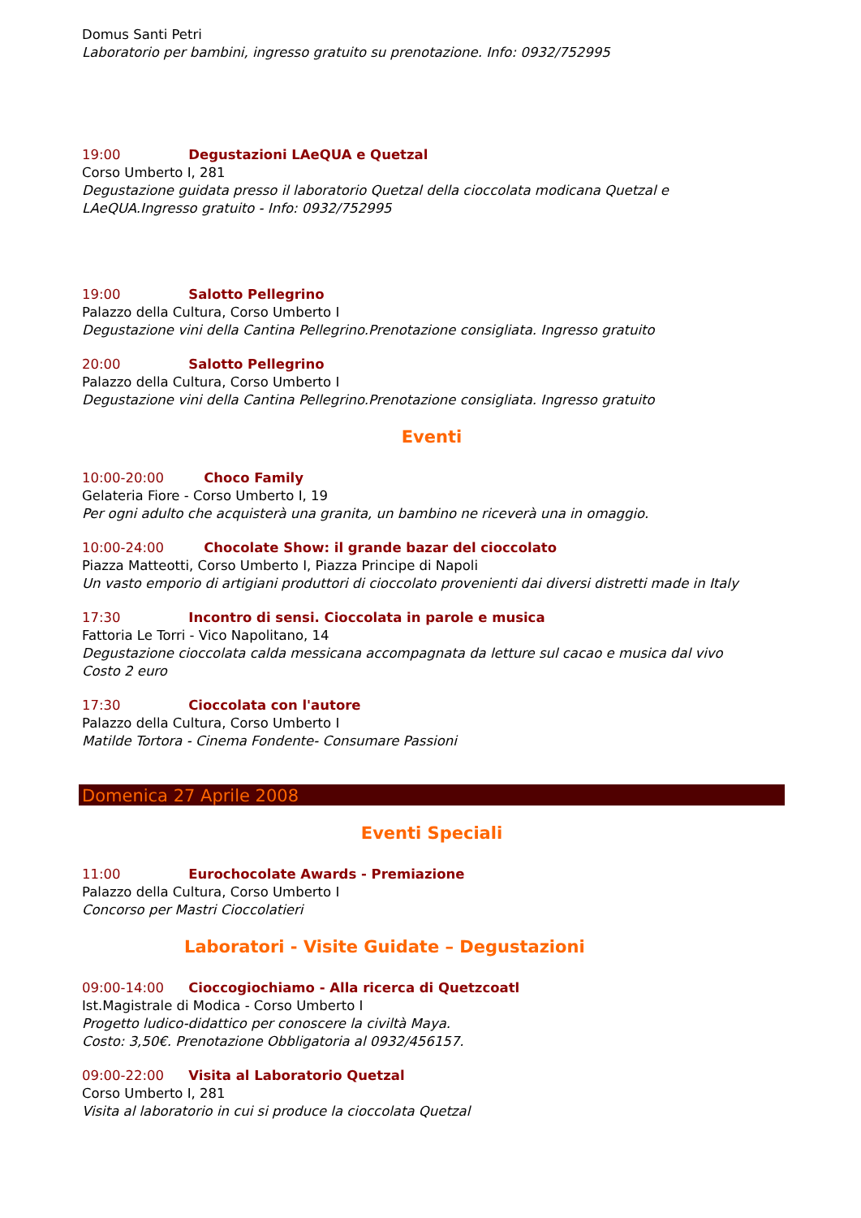Domus Santi Petri
Laboratorio per bambini, ingresso gratuito su prenotazione. Info: 0932/752995
19:00 Degustazioni LAeQUA e Quetzal
Corso Umberto I, 281
Degustazione guidata presso il laboratorio Quetzal della cioccolata modicana Quetzal e LAeQUA.Ingresso gratuito - Info: 0932/752995
19:00 Salotto Pellegrino
Palazzo della Cultura, Corso Umberto I
Degustazione vini della Cantina Pellegrino.Prenotazione consigliata. Ingresso gratuito
20:00 Salotto Pellegrino
Palazzo della Cultura, Corso Umberto I
Degustazione vini della Cantina Pellegrino.Prenotazione consigliata. Ingresso gratuito
Eventi
10:00-20:00 Choco Family
Gelateria Fiore - Corso Umberto I, 19
Per ogni adulto che acquisterà una granita, un bambino ne riceverà una in omaggio.
10:00-24:00 Chocolate Show: il grande bazar del cioccolato
Piazza Matteotti, Corso Umberto I, Piazza Principe di Napoli
Un vasto emporio di artigiani produttori di cioccolato provenienti dai diversi distretti made in Italy
17:30 Incontro di sensi. Cioccolata in parole e musica
Fattoria Le Torri - Vico Napolitano, 14
Degustazione cioccolata calda messicana accompagnata da letture sul cacao e musica dal vivo
Costo 2 euro
17:30 Cioccolata con l'autore
Palazzo della Cultura, Corso Umberto I
Matilde Tortora - Cinema Fondente- Consumare Passioni
Domenica 27 Aprile 2008
Eventi Speciali
11:00 Eurochocolate Awards - Premiazione
Palazzo della Cultura, Corso Umberto I
Concorso per Mastri Cioccolatieri
Laboratori - Visite Guidate – Degustazioni
09:00-14:00 Cioccogiochiamo - Alla ricerca di Quetzcoatl
Ist.Magistrale di Modica - Corso Umberto I
Progetto ludico-didattico per conoscere la civiltà Maya.
Costo: 3,50€. Prenotazione Obbligatoria al 0932/456157.
09:00-22:00 Visita al Laboratorio Quetzal
Corso Umberto I, 281
Visita al laboratorio in cui si produce la cioccolata Quetzal